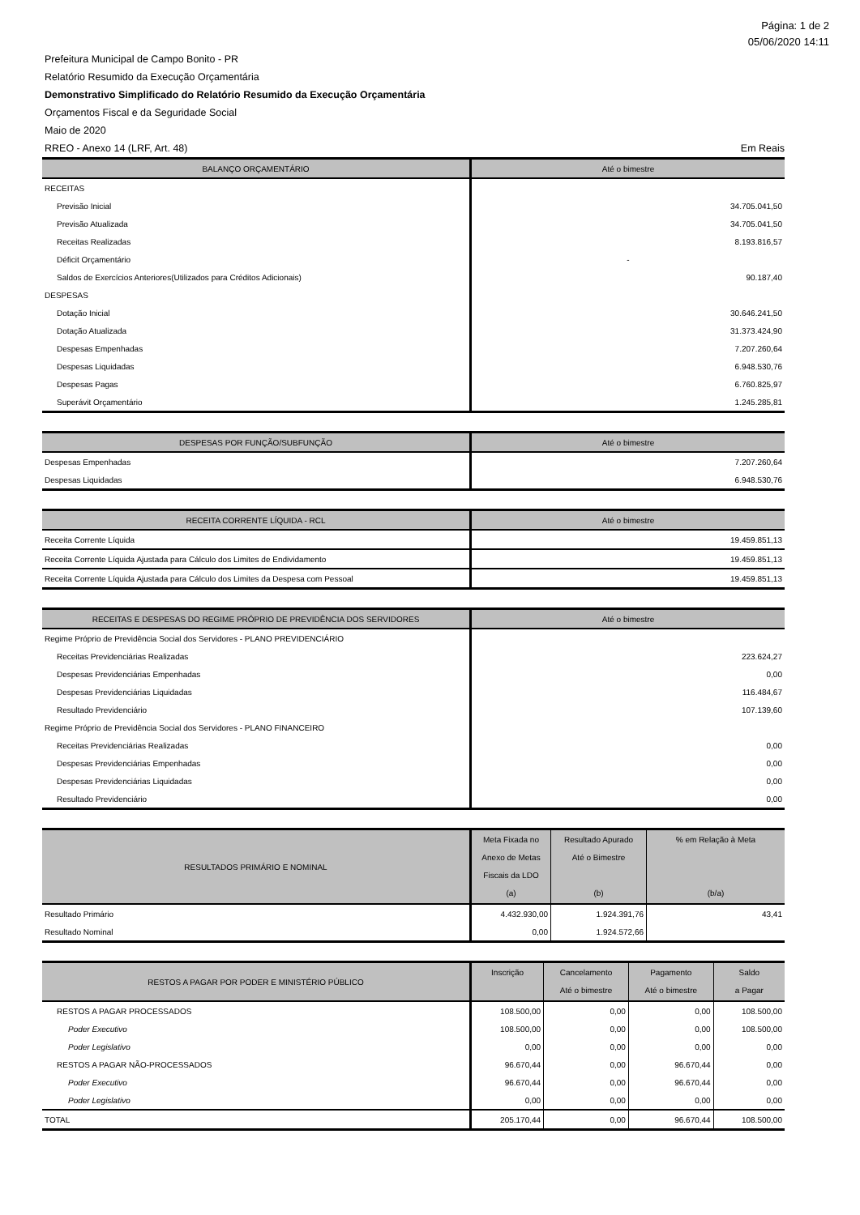Página: 1 de 2
05/06/2020 14:11
Prefeitura Municipal de Campo Bonito - PR
Relatório Resumido da Execução Orçamentária
Demonstrativo Simplificado do Relatório Resumido da Execução Orçamentária
Orçamentos Fiscal e da Seguridade Social
Maio de 2020
RREO - Anexo 14 (LRF, Art. 48) Em Reais
| BALANÇO ORÇAMENTÁRIO | Até o bimestre |
| --- | --- |
| RECEITAS | |
| Previsão Inicial | 34.705.041,50 |
| Previsão Atualizada | 34.705.041,50 |
| Receitas Realizadas | 8.193.816,57 |
| Déficit Orçamentário | - |
| Saldos de Exercícios Anteriores(Utilizados para Créditos Adicionais) | 90.187,40 |
| DESPESAS | |
| Dotação Inicial | 30.646.241,50 |
| Dotação Atualizada | 31.373.424,90 |
| Despesas Empenhadas | 7.207.260,64 |
| Despesas Liquidadas | 6.948.530,76 |
| Despesas Pagas | 6.760.825,97 |
| Superávit Orçamentário | 1.245.285,81 |
| DESPESAS POR FUNÇÃO/SUBFUNÇÃO | Até o bimestre |
| --- | --- |
| Despesas Empenhadas | 7.207.260,64 |
| Despesas Liquidadas | 6.948.530,76 |
| RECEITA CORRENTE LÍQUIDA - RCL | Até o bimestre |
| --- | --- |
| Receita Corrente Líquida | 19.459.851,13 |
| Receita Corrente Líquida Ajustada para Cálculo dos Limites de Endividamento | 19.459.851,13 |
| Receita Corrente Líquida Ajustada para Cálculo dos Limites da Despesa com Pessoal | 19.459.851,13 |
| RECEITAS E DESPESAS DO REGIME PRÓPRIO DE PREVIDÊNCIA DOS SERVIDORES | Até o bimestre |
| --- | --- |
| Regime Próprio de Previdência Social dos Servidores - PLANO PREVIDENCIÁRIO | |
| Receitas Previdenciárias Realizadas | 223.624,27 |
| Despesas Previdenciárias Empenhadas | 0,00 |
| Despesas Previdenciárias Liquidadas | 116.484,67 |
| Resultado Previdenciário | 107.139,60 |
| Regime Próprio de Previdência Social dos Servidores - PLANO FINANCEIRO | |
| Receitas Previdenciárias Realizadas | 0,00 |
| Despesas Previdenciárias Empenhadas | 0,00 |
| Despesas Previdenciárias Liquidadas | 0,00 |
| Resultado Previdenciário | 0,00 |
| RESULTADOS PRIMÁRIO E NOMINAL | Meta Fixada no Anexo de Metas Fiscais da LDO (a) | Resultado Apurado Até o Bimestre (b) | % em Relação à Meta (b/a) |
| --- | --- | --- | --- |
| Resultado Primário | 4.432.930,00 | 1.924.391,76 | 43,41 |
| Resultado Nominal | 0,00 | 1.924.572,66 | |
| RESTOS A PAGAR POR PODER E MINISTÉRIO PÚBLICO | Inscrição | Cancelamento Até o bimestre | Pagamento Até o bimestre | Saldo a Pagar |
| --- | --- | --- | --- | --- |
| RESTOS A PAGAR PROCESSADOS | 108.500,00 | 0,00 | 0,00 | 108.500,00 |
| Poder Executivo | 108.500,00 | 0,00 | 0,00 | 108.500,00 |
| Poder Legislativo | 0,00 | 0,00 | 0,00 | 0,00 |
| RESTOS A PAGAR NÃO-PROCESSADOS | 96.670,44 | 0,00 | 96.670,44 | 0,00 |
| Poder Executivo | 96.670,44 | 0,00 | 96.670,44 | 0,00 |
| Poder Legislativo | 0,00 | 0,00 | 0,00 | 0,00 |
| TOTAL | 205.170,44 | 0,00 | 96.670,44 | 108.500,00 |